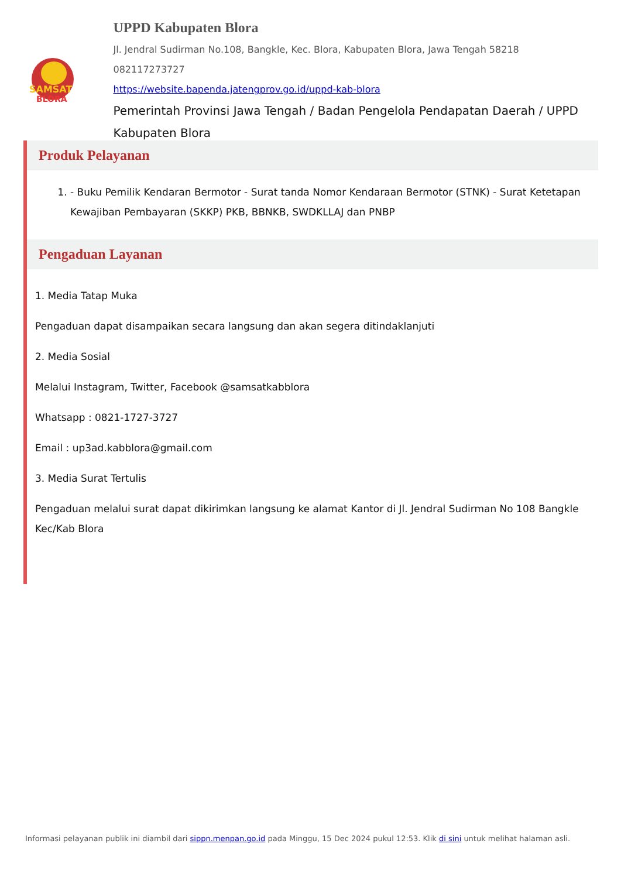SAMSAT
BLORA
UPPD Kabupaten Blora
Jl. Jendral Sudirman No.108, Bangkle, Kec. Blora, Kabupaten Blora, Jawa Tengah 58218
082117273727
https://website.bapenda.jatengprov.go.id/uppd-kab-blora
Pemerintah Provinsi Jawa Tengah / Badan Pengelola Pendapatan Daerah / UPPD Kabupaten Blora
Produk Pelayanan
1. - Buku Pemilik Kendaran Bermotor - Surat tanda Nomor Kendaraan Bermotor (STNK) - Surat Ketetapan Kewajiban Pembayaran (SKKP) PKB, BBNKB, SWDKLLAJ dan PNBP
Pengaduan Layanan
1. Media Tatap Muka
Pengaduan dapat disampaikan secara langsung dan akan segera ditindaklanjuti
2. Media Sosial
Melalui Instagram, Twitter, Facebook @samsatkabblora
Whatsapp : 0821-1727-3727
Email : up3ad.kabblora@gmail.com
3. Media Surat Tertulis
Pengaduan melalui surat dapat dikirimkan langsung ke alamat Kantor di Jl. Jendral Sudirman No 108 Bangkle Kec/Kab Blora
Informasi pelayanan publik ini diambil dari sippn.menpan.go.id pada Minggu, 15 Dec 2024 pukul 12:53. Klik di sini untuk melihat halaman asli.